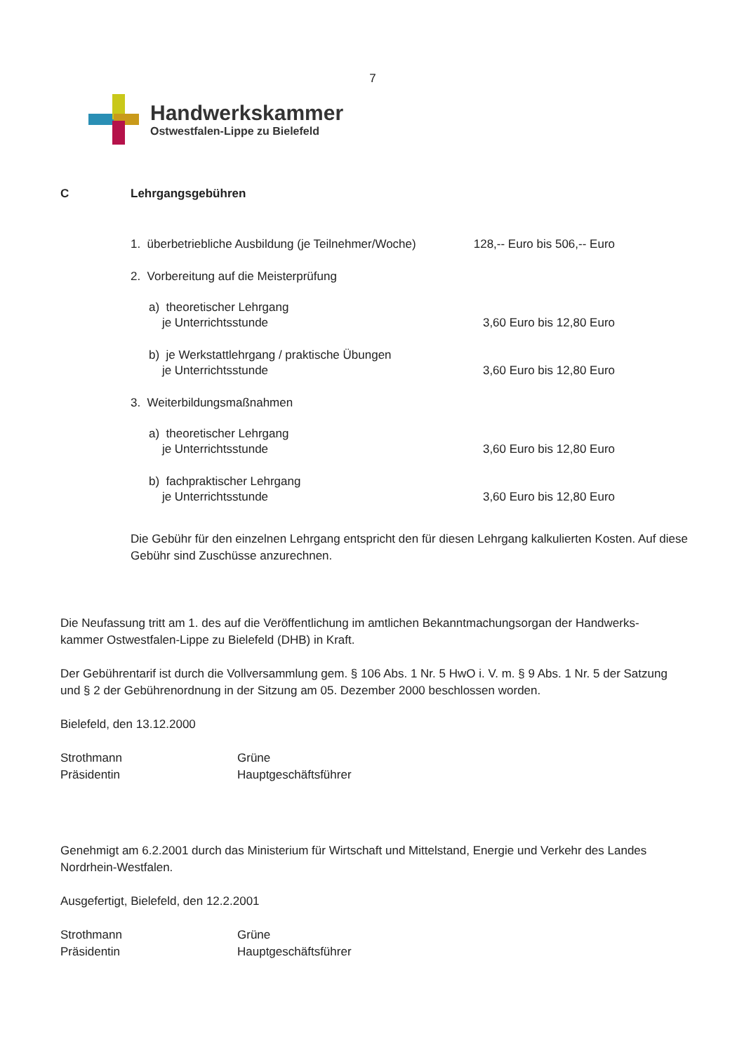7
Handwerkskammer
Ostwestfalen-Lippe zu Bielefeld
C Lehrgangsgebühren
1. überbetriebliche Ausbildung (je Teilnehmer/Woche) 128,-- Euro bis 506,-- Euro
2. Vorbereitung auf die Meisterprüfung
a) theoretischer Lehrgang
je Unterrichtsstunde 3,60 Euro bis 12,80 Euro
b) je Werkstattlehrgang / praktische Übungen
je Unterrichtsstunde 3,60 Euro bis 12,80 Euro
3. Weiterbildungsmaßnahmen
a) theoretischer Lehrgang
je Unterrichtsstunde 3,60 Euro bis 12,80 Euro
b) fachpraktischer Lehrgang
je Unterrichtsstunde 3,60 Euro bis 12,80 Euro
Die Gebühr für den einzelnen Lehrgang entspricht den für diesen Lehrgang kalkulierten Kosten. Auf diese Gebühr sind Zuschüsse anzurechnen.
Die Neufassung tritt am 1. des auf die Veröffentlichung im amtlichen Bekanntmachungsorgan der Handwerks-
kammer Ostwestfalen-Lippe zu Bielefeld (DHB) in Kraft.
Der Gebührentarif ist durch die Vollversammlung gem. § 106 Abs. 1 Nr. 5 HwO i. V. m. § 9 Abs. 1 Nr. 5 der Satzung und § 2 der Gebührenordnung in der Sitzung am 05. Dezember 2000 beschlossen worden.
Bielefeld, den 13.12.2000
Strothmann
Präsidentin
Grüne
Hauptgeschäftsführer
Genehmigt am 6.2.2001 durch das Ministerium für Wirtschaft und Mittelstand, Energie und Verkehr des Landes Nordrhein-Westfalen.
Ausgefertigt, Bielefeld, den 12.2.2001
Strothmann
Präsidentin
Grüne
Hauptgeschäftsführer